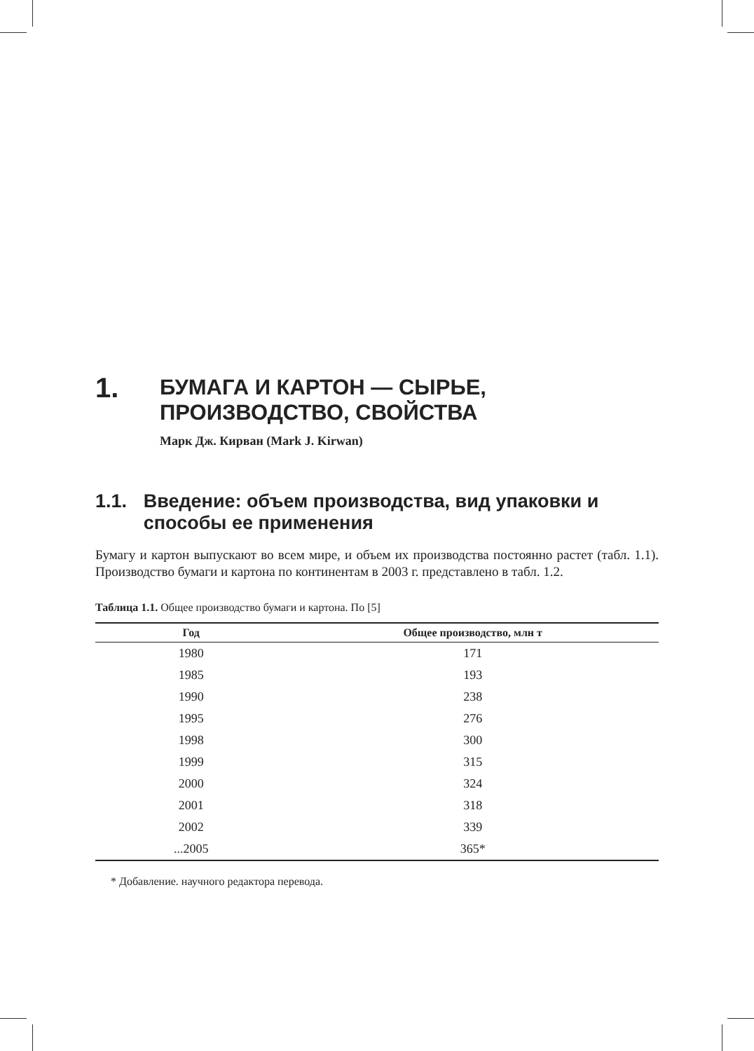1. БУМАГА И КАРТОН — СЫРЬЕ,
ПРОИЗВОДСТВО, СВОЙСТВА
Марк Дж. Кирван (Mark J. Kirwan)
1.1. Введение: объем производства, вид упаковки и способы ее применения
Бумагу и картон выпускают во всем мире, и объем их производства постоянно растет (табл. 1.1). Производство бумаги и картона по континентам в 2003 г. представлено в табл. 1.2.
Таблица 1.1. Общее производство бумаги и картона. По [5]
| Год | Общее производство, млн т |
| --- | --- |
| 1980 | 171 |
| 1985 | 193 |
| 1990 | 238 |
| 1995 | 276 |
| 1998 | 300 |
| 1999 | 315 |
| 2000 | 324 |
| 2001 | 318 |
| 2002 | 339 |
| ...2005 | 365* |
* Добавление. научного редактора перевода.